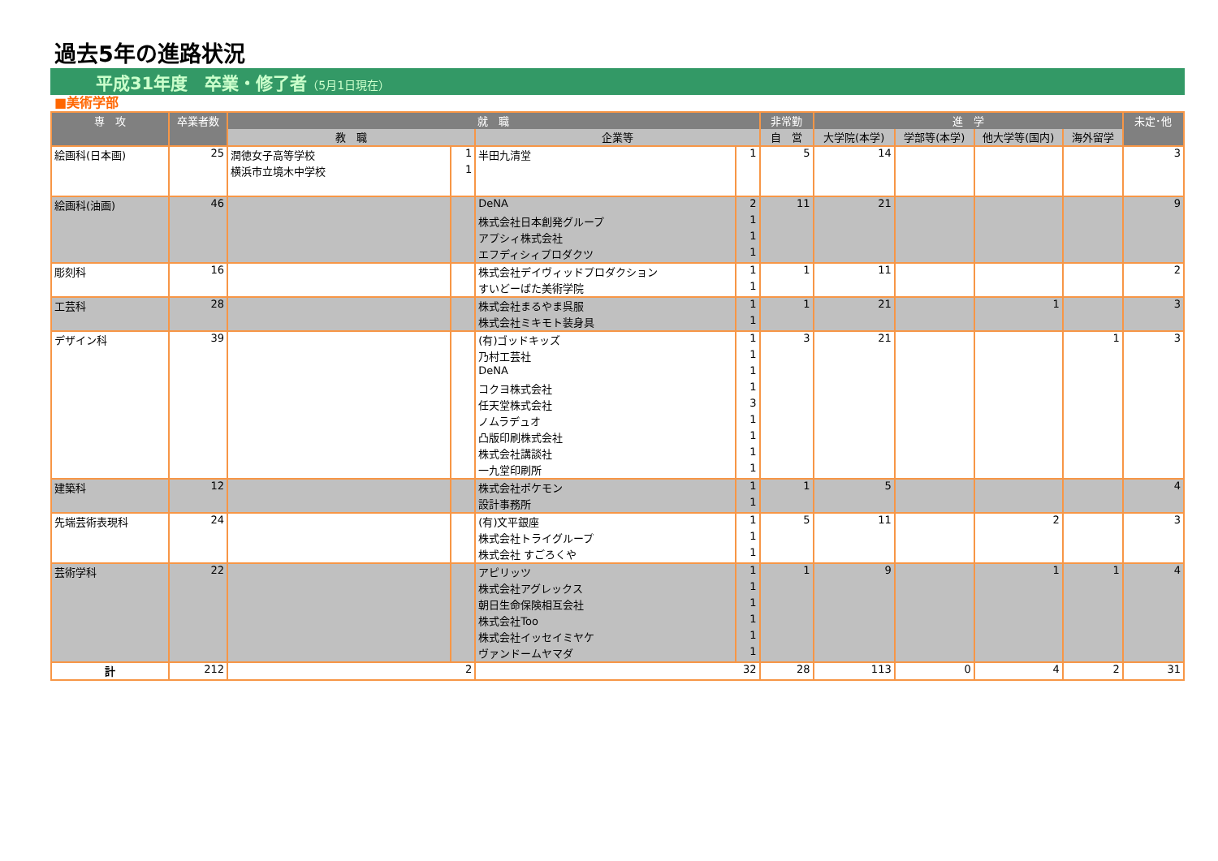過去5年の進路状況
平成31年度　卒業・修了者（5月1日現在）
■美術学部
| 専 攻 | 卒業者数 | 就 職 | | | | 非常勤 | 進 学 | | | | 未定･他 |
| --- | --- | --- | --- | --- | --- | --- | --- | --- | --- | --- | --- |
| | | 教 職 | | 企業等 | | 自 営 | 大学院(本学) | 学部等(本学) | 他大学等(国内) | 海外留学 | |
| 絵画科(日本画) | 25 | 潤徳女子高等学校 | 1 | 半田九清堂 | 1 | 5 | 14 | | | | 3 |
| | | 横浜市立境木中学校 | 1 | | | | | | | | |
| 絵画科(油画) | 46 | | | DeNA | 2 | 11 | 21 | | | | 9 |
| | | | | 株式会社日本創発グループ | 1 | | | | | | |
| | | | | アプシィ株式会社 | 1 | | | | | | |
| | | | | エフディシィプロダクツ | 1 | | | | | | |
| 彫刻科 | 16 | | | 株式会社デイヴィッドプロダクション | 1 | 1 | 11 | | | | 2 |
| | | | | すいどーばた美術学院 | 1 | | | | | | |
| 工芸科 | 28 | | | 株式会社まるやま呉服 | 1 | 1 | 21 | | 1 | | 3 |
| | | | | 株式会社ミキモト装身具 | 1 | | | | | | |
| デザイン科 | 39 | | | (有)ゴッドキッズ | 1 | 3 | 21 | | | 1 | 3 |
| | | | | 乃村工芸社 | 1 | | | | | | |
| | | | | DeNA | 1 | | | | | | |
| | | | | コクヨ株式会社 | 1 | | | | | | |
| | | | | 任天堂株式会社 | 3 | | | | | | |
| | | | | ノムラデュオ | 1 | | | | | | |
| | | | | 凸版印刷株式会社 | 1 | | | | | | |
| | | | | 株式会社講談社 | 1 | | | | | | |
| | | | | 一九堂印刷所 | 1 | | | | | | |
| 建築科 | 12 | | | 株式会社ポケモン | 1 | 1 | 5 | | | | 4 |
| | | | | 設計事務所 | 1 | | | | | | |
| 先端芸術表現科 | 24 | | | (有)文平銀座 | 1 | 5 | 11 | | 2 | | 3 |
| | | | | 株式会社トライグループ | 1 | | | | | | |
| | | | | 株式会社 すごろくや | 1 | | | | | | |
| 芸術学科 | 22 | | | アピリッツ | 1 | 1 | 9 | | 1 | 1 | 4 |
| | | | | 株式会社アグレックス | 1 | | | | | | |
| | | | | 朝日生命保険相互会社 | 1 | | | | | | |
| | | | | 株式会社Too | 1 | | | | | | |
| | | | | 株式会社イッセイミヤケ | 1 | | | | | | |
| | | | | ヴァンドームヤマダ | 1 | | | | | | |
| 計 | 212 | 2 | | 32 | | 28 | 113 | 0 | 4 | 2 | 31 |